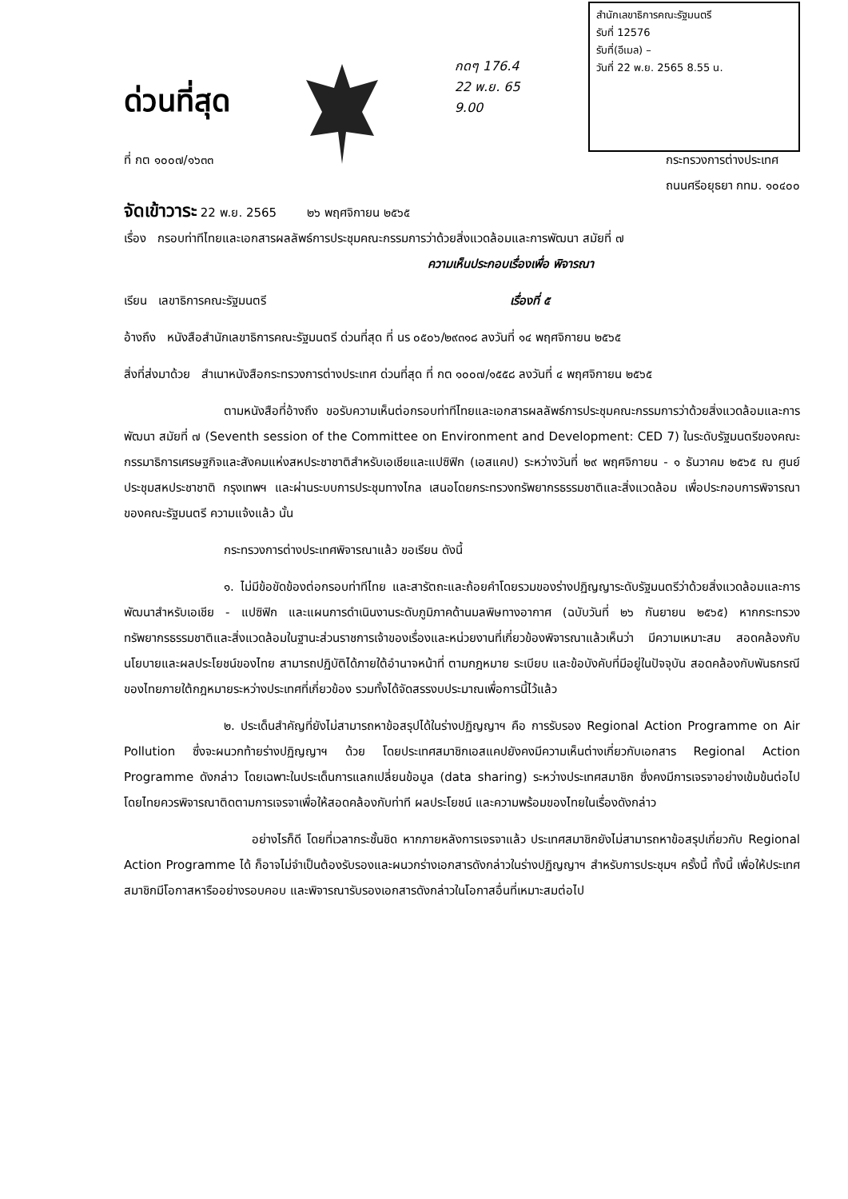ด่วนที่สุด
กดๆ 176.4
22 พ.ย. 65
9.00
สำนักเลขาธิการคณะรัฐมนตรี
รับที่ 12576
รับที่(อีเมล) –
วันที่ 22 พ.ย. 2565 8.55 น.
ที่ กต ๑๐๐๗/๑๖๓๓ กระทรวงการต่างประเทศ
ถนนศรีอยุธยา กทม. ๑๐๔๐๐
จัดเข้าวาระ 22 พ.ย. 2565 ๒๖ พฤศจิกายน ๒๕๖๕
เรื่อง กรอบท่าทีไทยและเอกสารผลลัพธ์การประชุมคณะกรรมการว่าด้วยสิ่งแวดล้อมและการพัฒนา สมัยที่ ๗
ความเห็นประกอบเรื่องเพื่อ พิจารณา
เรียน เลขาธิการคณะรัฐมนตรี เรื่องที่ ๕
อ้างถึง หนังสือสำนักเลขาธิการคณะรัฐมนตรี ด่วนที่สุด ที่ นร ๐๕๐๖/๒๙๓๑๘ ลงวันที่ ๑๔ พฤศจิกายน ๒๕๖๕
สิ่งที่ส่งมาด้วย สำเนาหนังสือกระทรวงการต่างประเทศ ด่วนที่สุด ที่ กต ๑๐๐๗/๑๕๕๘ ลงวันที่ ๔ พฤศจิกายน ๒๕๖๕
ตามหนังสือที่อ้างถึง ขอรับความเห็นต่อกรอบท่าทีไทยและเอกสารผลลัพธ์การประชุมคณะกรรมการว่าด้วยสิ่งแวดล้อมและการพัฒนา สมัยที่ ๗ (Seventh session of the Committee on Environment and Development: CED 7) ในระดับรัฐมนตรีของคณะกรรมาธิการเศรษฐกิจและสังคมแห่งสหประชาชาติสำหรับเอเชียและแปซิฟิก (เอสแคป) ระหว่างวันที่ ๒๙ พฤศจิกายน - ๑ ธันวาคม ๒๕๖๕ ณ ศูนย์ประชุมสหประชาชาติ กรุงเทพฯ และผ่านระบบการประชุมทางไกล เสนอโดยกระทรวงทรัพยากรธรรมชาติและสิ่งแวดล้อม เพื่อประกอบการพิจารณาของคณะรัฐมนตรี ความแจ้งแล้ว นั้น
กระทรวงการต่างประเทศพิจารณาแล้ว ขอเรียน ดังนี้
๑. ไม่มีข้อขัดข้องต่อกรอบท่าทีไทย และสารัตถะและถ้อยคำโดยรวมของร่างปฏิญญาระดับรัฐมนตรีว่าด้วยสิ่งแวดล้อมและการพัฒนาสำหรับเอเชีย - แปซิฟิก และแผนการดำเนินงานระดับภูมิภาคด้านมลพิษทางอากาศ (ฉบับวันที่ ๒๖ กันยายน ๒๕๖๕) หากกระทรวงทรัพยากรธรรมชาติและสิ่งแวดล้อมในฐานะส่วนราชการเจ้าของเรื่องและหน่วยงานที่เกี่ยวข้องพิจารณาแล้วเห็นว่า มีความเหมาะสม สอดคล้องกับนโยบายและผลประโยชน์ของไทย สามารถปฏิบัติได้ภายใต้อำนาจหน้าที่ ตามกฎหมาย ระเบียบ และข้อบังคับที่มีอยู่ในปัจจุบัน สอดคล้องกับพันธกรณีของไทยภายใต้กฎหมายระหว่างประเทศที่เกี่ยวข้อง รวมทั้งได้จัดสรรงบประมาณเพื่อการนี้ไว้แล้ว
๒. ประเด็นสำคัญที่ยังไม่สามารถหาข้อสรุปได้ในร่างปฏิญญาฯ คือ การรับรอง Regional Action Programme on Air Pollution ซึ่งจะผนวกท้ายร่างปฏิญญาฯ ด้วย โดยประเทศสมาชิกเอสแคปยังคงมีความเห็นต่างเกี่ยวกับเอกสาร Regional Action Programme ดังกล่าว โดยเฉพาะในประเด็นการแลกเปลี่ยนข้อมูล (data sharing) ระหว่างประเทศสมาชิก ซึ่งคงมีการเจรจาอย่างเข้มข้นต่อไป โดยไทยควรพิจารณาติดตามการเจรจาเพื่อให้สอดคล้องกับท่าที ผลประโยชน์ และความพร้อมของไทยในเรื่องดังกล่าว
อย่างไรก็ดี โดยที่เวลากระชั้นชิด หากภายหลังการเจรจาแล้ว ประเทศสมาชิกยังไม่สามารถหาข้อสรุปเกี่ยวกับ Regional Action Programme ได้ ก็อาจไม่จำเป็นต้องรับรองและผนวกร่างเอกสารดังกล่าวในร่างปฏิญญาฯ สำหรับการประชุมฯ ครั้งนี้ ทั้งนี้ เพื่อให้ประเทศสมาชิกมีโอกาสหารืออย่างรอบคอบ และพิจารณารับรองเอกสารดังกล่าวในโอกาสอื่นที่เหมาะสมต่อไป